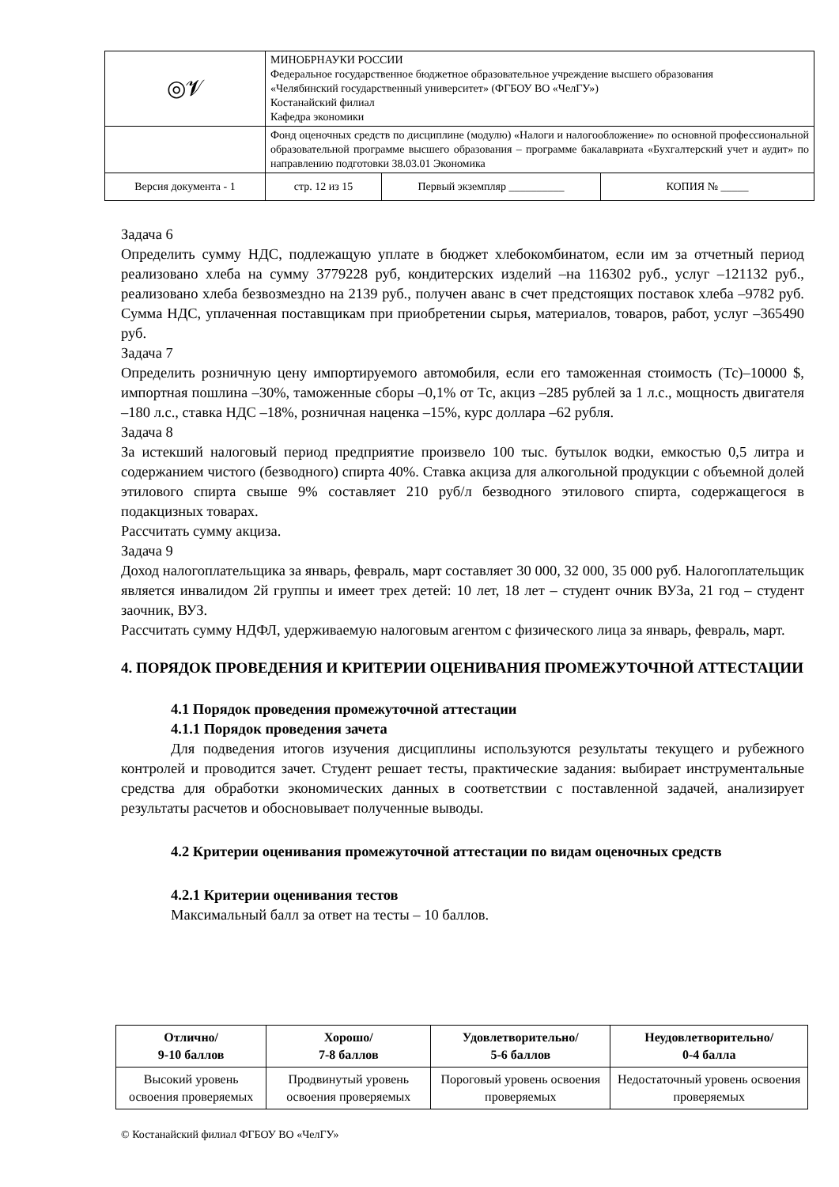| ◎𝓥 | МИНОБРНАУКИ РОССИИ Федеральное государственное бюджетное образовательное учреждение высшего образования «Челябинский государственный университет» (ФГБОУ ВО «ЧелГУ») Костанайский филиал Кафедра экономики | | |
| | Фонд оценочных средств по дисциплине (модулю) «Налоги и налогообложение» по основной профессиональной образовательной программе высшего образования – программе бакалавриата «Бухгалтерский учет и аудит» по направлению подготовки 38.03.01 Экономика | | |
| Версия документа - 1 | стр. 12 из 15 | Первый экземпляр __________ | КОПИЯ № _____ |
Задача 6
Определить сумму НДС, подлежащую уплате в бюджет хлебокомбинатом, если им за отчетный период реализовано хлеба на сумму 3779228 руб, кондитерских изделий –на 116302 руб., услуг –121132 руб., реализовано хлеба безвозмездно на 2139 руб., получен аванс в счет предстоящих поставок хлеба –9782 руб. Сумма НДС, уплаченная поставщикам при приобретении сырья, материалов, товаров, работ, услуг –365490 руб.
Задача 7
Определить розничную цену импортируемого автомобиля, если его таможенная стоимость (Тс)–10000 $, импортная пошлина –30%, таможенные сборы –0,1% от Тс, акциз –285 рублей за 1 л.с., мощность двигателя –180 л.с., ставка НДС –18%, розничная наценка –15%, курс доллара –62 рубля.
Задача 8
За истекший налоговый период предприятие произвело 100 тыс. бутылок водки, емкостью 0,5 литра и содержанием чистого (безводного) спирта 40%. Ставка акциза для алкогольной продукции с объемной долей этилового спирта свыше 9% составляет 210 руб/л безводного этилового спирта, содержащегося в подакцизных товарах.
Рассчитать сумму акциза.
Задача 9
Доход налогоплательщика за январь, февраль, март составляет 30 000, 32 000, 35 000 руб. Налогоплательщик является инвалидом 2й группы и имеет трех детей: 10 лет, 18 лет – студент очник ВУЗа, 21 год – студент заочник, ВУЗ.
Рассчитать сумму НДФЛ, удерживаемую налоговым агентом с физического лица за январь, февраль, март.
4. ПОРЯДОК ПРОВЕДЕНИЯ И КРИТЕРИИ ОЦЕНИВАНИЯ ПРОМЕЖУТОЧНОЙ АТТЕСТАЦИИ
4.1 Порядок проведения промежуточной аттестации
4.1.1 Порядок проведения зачета
Для подведения итогов изучения дисциплины используются результаты текущего и рубежного контролей и проводится зачет. Студент решает тесты, практические задания: выбирает инструментальные средства для обработки экономических данных в соответствии с поставленной задачей, анализирует результаты расчетов и обосновывает полученные выводы.
4.2 Критерии оценивания промежуточной аттестации по видам оценочных средств
4.2.1 Критерии оценивания тестов
Максимальный балл за ответ на тесты – 10 баллов.
| Отлично/ 9-10 баллов | Хорошо/ 7-8 баллов | Удовлетворительно/ 5-6 баллов | Неудовлетворительно/ 0-4 балла |
| --- | --- | --- | --- |
| Высокий уровень освоения проверяемых | Продвинутый уровень освоения проверяемых | Пороговый уровень освоения проверяемых | Недостаточный уровень освоения проверяемых |
© Костанайский филиал ФГБОУ ВО «ЧелГУ»